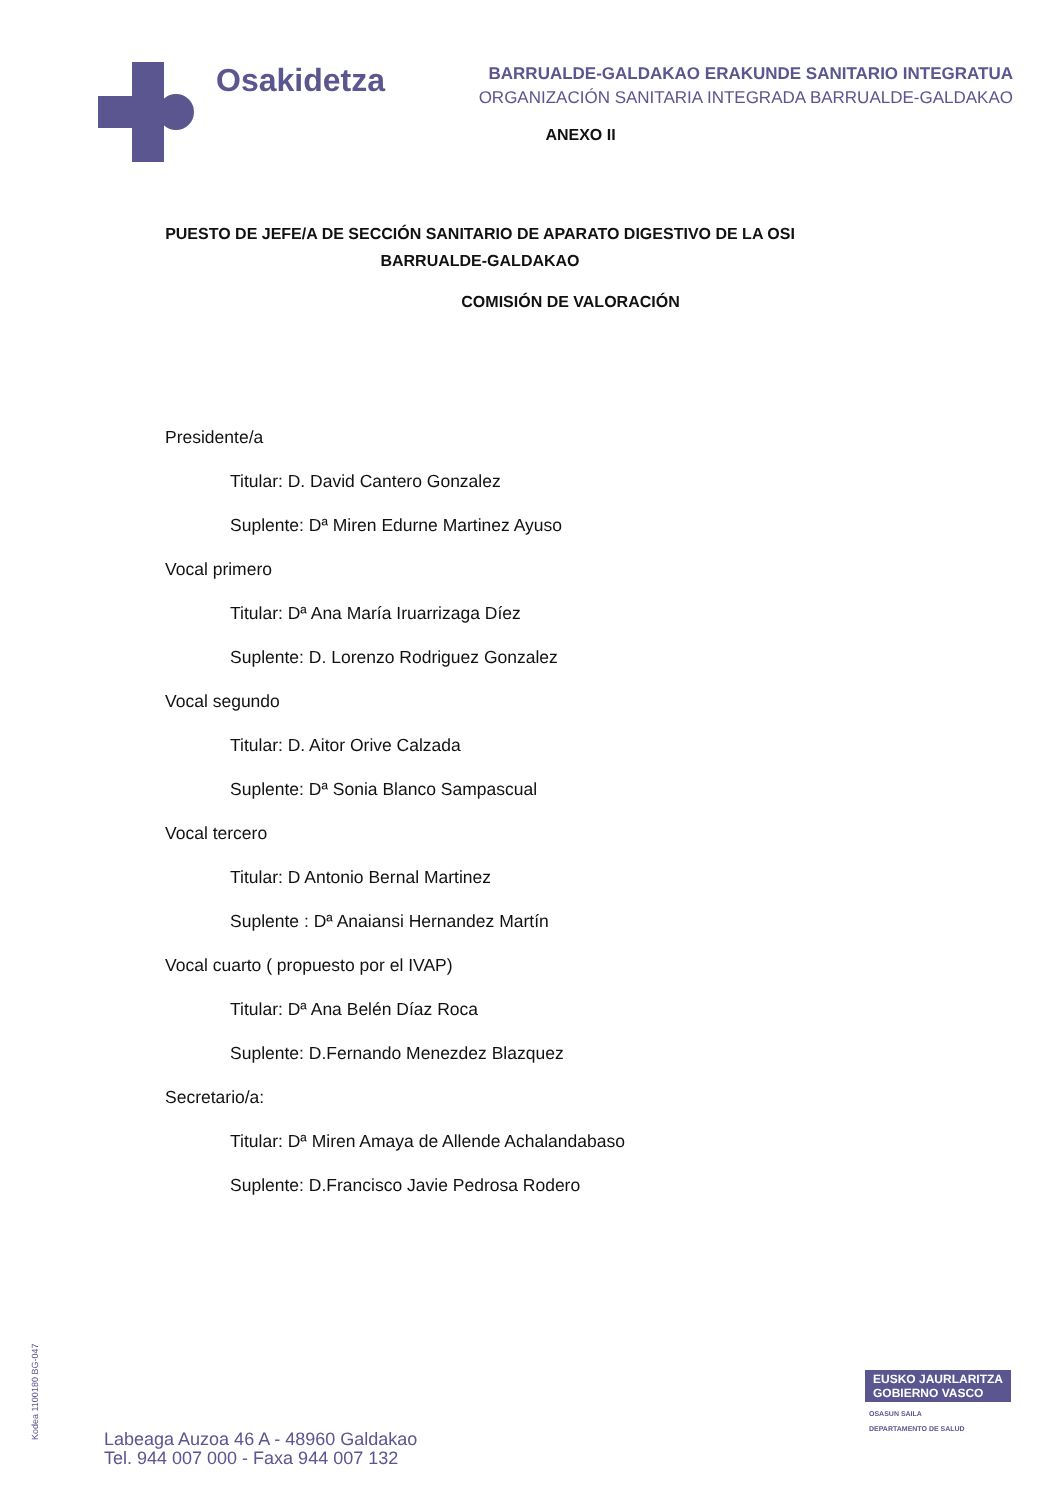Osakidetza
BARRUALDE-GALDAKAO ERAKUNDE SANITARIO INTEGRATUA
ORGANIZACIÓN SANITARIA INTEGRADA BARRUALDE-GALDAKAO
ANEXO II
PUESTO DE JEFE/A DE SECCIÓN SANITARIO DE APARATO DIGESTIVO DE LA OSI BARRUALDE-GALDAKAO
COMISIÓN DE VALORACIÓN
Presidente/a
Titular: D. David Cantero Gonzalez
Suplente: Dª Miren Edurne Martinez Ayuso
Vocal primero
Titular: Dª Ana María Iruarrizaga Díez
Suplente: D. Lorenzo Rodriguez Gonzalez
Vocal segundo
Titular: D. Aitor Orive Calzada
Suplente: Dª Sonia Blanco Sampascual
Vocal tercero
Titular: D Antonio Bernal Martinez
Suplente : Dª Anaiansi Hernandez Martín
Vocal cuarto ( propuesto por el IVAP)
Titular: Dª Ana Belén Díaz Roca
Suplente: D.Fernando Menezdez Blazquez
Secretario/a:
Titular: Dª Miren Amaya de Allende Achalandabaso
Suplente: D.Francisco Javie Pedrosa Rodero
Kodea 1100180 BG-047
Labeaga Auzoa 46 A - 48960 Galdakao
Tel. 944 007 000 - Faxa 944 007 132
EUSKO JAURLARITZA
GOBIERNO VASCO
OSASUN SAILA
DEPARTAMENTO DE SALUD